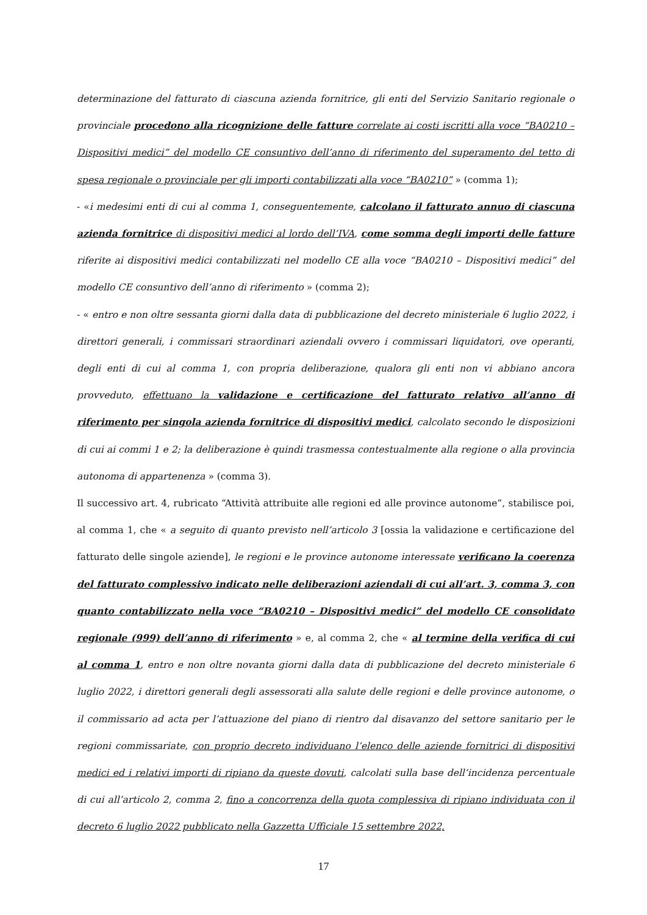determinazione del fatturato di ciascuna azienda fornitrice, gli enti del Servizio Sanitario regionale o provinciale procedono alla ricognizione delle fatture correlate ai costi iscritti alla voce “BA0210 – Dispositivi medici” del modello CE consuntivo dell’anno di riferimento del superamento del tetto di spesa regionale o provinciale per gli importi contabilizzati alla voce “BA0210” » (comma 1);
- «i medesimi enti di cui al comma 1, conseguentemente, calcolano il fatturato annuo di ciascuna azienda fornitrice di dispositivi medici al lordo dell’IVA, come somma degli importi delle fatture riferite ai dispositivi medici contabilizzati nel modello CE alla voce “BA0210 – Dispositivi medici” del modello CE consuntivo dell’anno di riferimento » (comma 2);
- « entro e non oltre sessanta giorni dalla data di pubblicazione del decreto ministeriale 6 luglio 2022, i direttori generali, i commissari straordinari aziendali ovvero i commissari liquidatori, ove operanti, degli enti di cui al comma 1, con propria deliberazione, qualora gli enti non vi abbiano ancora provveduto, effettuano la validazione e certificazione del fatturato relativo all’anno di riferimento per singola azienda fornitrice di dispositivi medici, calcolato secondo le disposizioni di cui ai commi 1 e 2; la deliberazione è quindi trasmessa contestualmente alla regione o alla provincia autonoma di appartenenza » (comma 3).
Il successivo art. 4, rubricato “Attività attribuite alle regioni ed alle province autonome”, stabilisce poi, al comma 1, che « a seguito di quanto previsto nell’articolo 3 [ossia la validazione e certificazione del fatturato delle singole aziende], le regioni e le province autonome interessate verificano la coerenza del fatturato complessivo indicato nelle deliberazioni aziendali di cui all’art. 3, comma 3, con quanto contabilizzato nella voce “BA0210 – Dispositivi medici” del modello CE consolidato regionale (999) dell’anno di riferimento » e, al comma 2, che « al termine della verifica di cui al comma 1, entro e non oltre novanta giorni dalla data di pubblicazione del decreto ministeriale 6 luglio 2022, i direttori generali degli assessorati alla salute delle regioni e delle province autonome, o il commissario ad acta per l’attuazione del piano di rientro dal disavanzo del settore sanitario per le regioni commissariate, con proprio decreto individuano l’elenco delle aziende fornitrici di dispositivi medici ed i relativi importi di ripiano da queste dovuti, calcolati sulla base dell’incidenza percentuale di cui all’articolo 2, comma 2, fino a concorrenza della quota complessiva di ripiano individuata con il decreto 6 luglio 2022 pubblicato nella Gazzetta Ufficiale 15 settembre 2022,
17